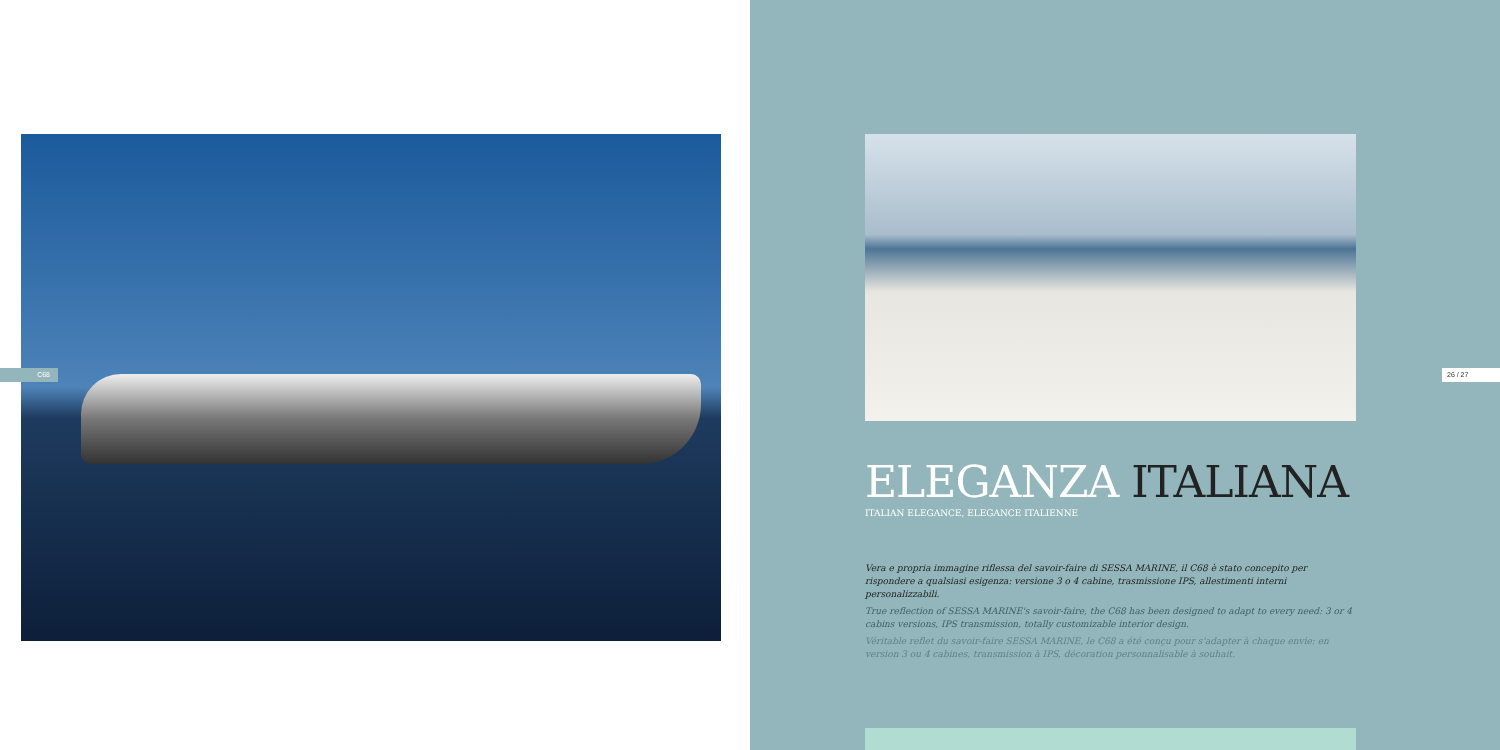C68
ELEGANZA ITALIANA
ITALIAN ELEGANCE, ELEGANCE ITALIENNE
Vera e propria immagine riflessa del savoir-faire di SESSA MARINE, il C68 è stato concepito per rispondere a qualsiasi esigenza: versione 3 o 4 cabine, trasmissione IPS, allestimenti interni personalizzabili.
True reflection of SESSA MARINE's savoir-faire, the C68 has been designed to adapt to every need: 3 or 4 cabins versions, IPS transmission, totally customizable interior design.
Véritable reflet du savoir-faire SESSA MARINE, le C68 a été conçu pour s'adapter à chaque envie: en version 3 ou 4 cabines, transmission à IPS, décoration personnalisable à souhait.
26 / 27